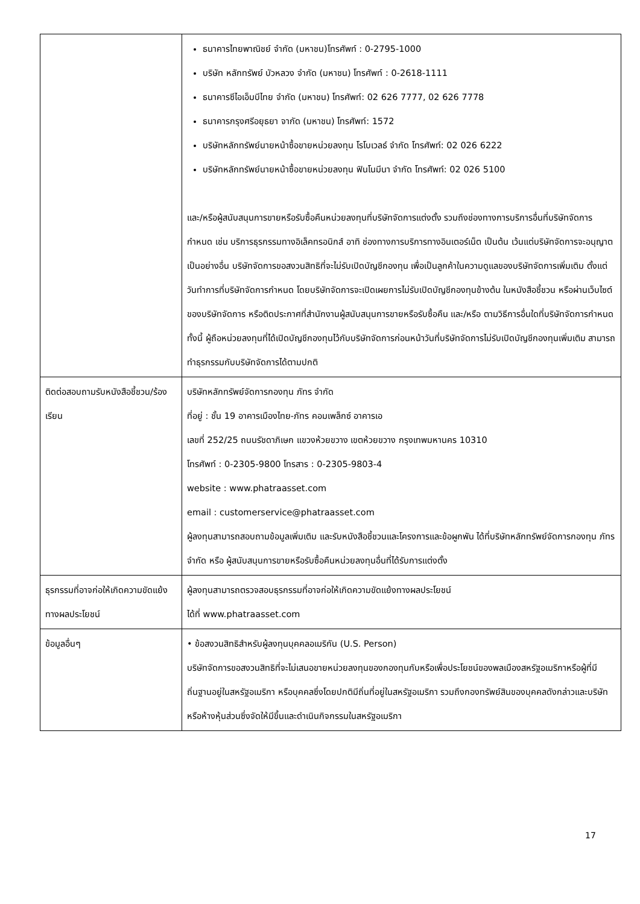| | ธนาคารไทยพาณิชย์ จำกัด (มหาชน)โทรศัพท์ : 0-2795-1000 บริษัท หลักทรัพย์ บัวหลวง จำกัด (มหาชน) โทรศัพท์ : 0-2618-1111 ธนาคารซีไอเอ็มบีไทย จำกัด (มหาชน) โทรศัพท์: 02 626 7777, 02 626 7778 ธนาคารกรุงศรีอยุธยา จากัด (มหาชน) โทรศัพท์: 1572 บริษัทหลักทรัพย์นายหน้าซื้อขายหน่วยลงทุน โรโบเวลธ์ จำกัด โทรศัพท์: 02 026 6222 บริษัทหลักทรัพย์นายหน้าซื้อขายหน่วยลงทุน ฟินโนมีนา จำกัด โทรศัพท์: 02 026 5100 และ/หรือผู้สนับสนุนการขายหรือรับซื้อคืนหน่วยลงทุนที่บริษัทจัดการแต่งตั้ง รวมถึงช่องทางการบริการอื่นที่บริษัทจัดการกำหนด เช่น บริการธุรกรรมทางอิเล็คทรอนิกส์ อาทิ ช่องทางการบริการทางอินเตอร์เน็ต เป็นต้น เว้นแต่บริษัทจัดการจะอนุญาตเป็นอย่างอื่น บริษัทจัดการขอสงวนสิทธิที่จะไม่รับเปิดบัญชีกองทุน เพื่อเป็นลูกค้าในความดูแลของบริษัทจัดการเพิ่มเติม ตั้งแต่วันทำการที่บริษัทจัดการกำหนด โดยบริษัทจัดการจะเปิดเผยการไม่รับเปิดบัญชีกองทุนข้างต้น ในหนังสือชี้ชวน หรือผ่านเว็บไซต์ของบริษัทจัดการ หรือติดประกาศที่สำนักงานผู้สนับสนุนการขายหรือรับซื้อคืน และ/หรือ ตามวิธีการอื่นใดที่บริษัทจัดการกำหนด ทั้งนี้ ผู้ถือหน่วยลงทุนที่ได้เปิดบัญชีกองทุนไว้กับบริษัทจัดการก่อนหน้าวันที่บริษัทจัดการไม่รับเปิดบัญชีกองทุนเพิ่มเติม สามารถทำธุรกรรมกับบริษัทจัดการได้ตามปกติ |
| ติดต่อสอบถามรับหนังสือชี้ชวน/ร้องเรียน | บริษัทหลักทรัพย์จัดการกองทุน ภัทร จำกัด ที่อยู่ : ชั้น 19 อาคารเมืองไทย-ภัทร คอมเพล็กซ์ อาคารเอ เลขที่ 252/25 ถนนรัชดาภิเษก แขวงห้วยขวาง เขตห้วยขวาง กรุงเทพมหานคร 10310 โทรศัพท์ : 0-2305-9800 โทรสาร : 0-2305-9803-4 website : www.phatraasset.com email : customerservice@phatraasset.com ผู้ลงทุนสามารถสอบถามข้อมูลเพิ่มเติม และรับหนังสือชี้ชวนและโครงการและข้อผูกพัน ได้ที่บริษัทหลักทรัพย์จัดการกองทุน ภัทร จำกัด หรือ ผู้สนับสนุนการขายหรือรับซื้อคืนหน่วยลงทุนอื่นที่ได้รับการแต่งตั้ง |
| ธุรกรรมที่อาจก่อให้เกิดความขัดแย้งทางผลประโยชน์ | ผู้ลงทุนสามารถตรวจสอบธุรกรรมที่อาจก่อให้เกิดความขัดแย้งทางผลประโยชน์ ได้ที่ www.phatraasset.com |
| ข้อมูลอื่นๆ | • ข้อสงวนสิทธิสำหรับผู้ลงทุนบุคคลอเมริกัน (U.S. Person) บริษัทจัดการขอสงวนสิทธิที่จะไม่เสนอขายหน่วยลงทุนของกองทุนกับหรือเพื่อประโยชน์ของพลเมืองสหรัฐอเมริกาหรือผู้ที่มีถิ่นฐานอยู่ในสหรัฐอเมริกา หรือบุคคลซึ่งโดยปกติมีถิ่นที่อยู่ในสหรัฐอเมริกา รวมถึงกองทรัพย์สินของบุคคลดังกล่าวและบริษัทหรือห้างหุ้นส่วนซึ่งจัดให้มีขึ้นและดำเนินกิจกรรมในสหรัฐอเมริกา |
17